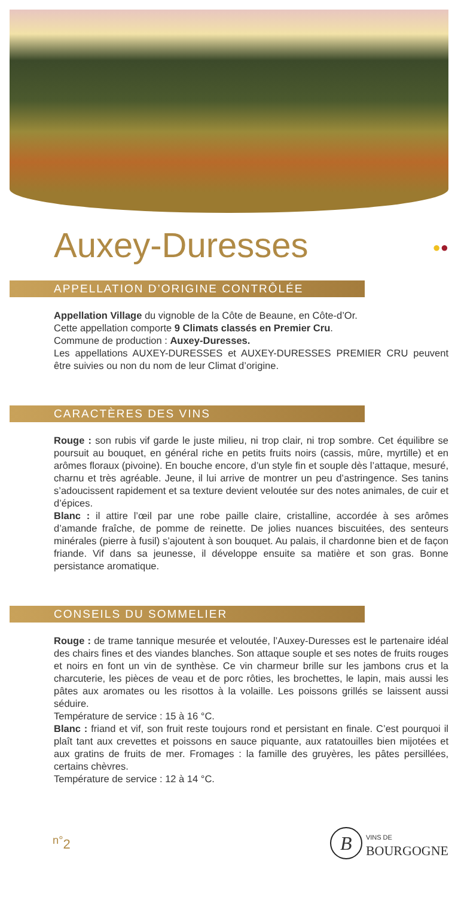Auxey-Duresses ●●
APPELLATION D’ORIGINE CONTRÔLÉE
Appellation Village du vignoble de la Côte de Beaune, en Côte-d’Or.
Cette appellation comporte 9 Climats classés en Premier Cru.
Commune de production : Auxey-Duresses.
Les appellations AUXEY-DURESSES et AUXEY-DURESSES PREMIER CRU peuvent être suivies ou non du nom de leur Climat d’origine.
CARACTÈRES DES VINS
Rouge : son rubis vif garde le juste milieu, ni trop clair, ni trop sombre. Cet équilibre se poursuit au bouquet, en général riche en petits fruits noirs (cassis, mûre, myrtille) et en arômes floraux (pivoine). En bouche encore, d’un style fin et souple dès l’attaque, mesuré, charnu et très agréable. Jeune, il lui arrive de montrer un peu d’astringence. Ses tanins s’adoucissent rapidement et sa texture devient veloutée sur des notes animales, de cuir et d’épices.
Blanc : il attire l’œil par une robe paille claire, cristalline, accordée à ses arômes d’amande fraîche, de pomme de reinette. De jolies nuances biscuitées, des senteurs minérales (pierre à fusil) s’ajoutent à son bouquet. Au palais, il chardonne bien et de façon friande. Vif dans sa jeunesse, il développe ensuite sa matière et son gras. Bonne persistance aromatique.
CONSEILS DU SOMMELIER
Rouge : de trame tannique mesurée et veloutée, l’Auxey-Duresses est le partenaire idéal des chairs fines et des viandes blanches. Son attaque souple et ses notes de fruits rouges et noirs en font un vin de synthèse. Ce vin charmeur brille sur les jambons crus et la charcuterie, les pièces de veau et de porc rôties, les brochettes, le lapin, mais aussi les pâtes aux aromates ou les risottos à la volaille. Les poissons grillés se laissent aussi séduire.
Température de service : 15 à 16 °C.
Blanc : friand et vif, son fruit reste toujours rond et persistant en finale. C’est pourquoi il plaît tant aux crevettes et poissons en sauce piquante, aux ratatouilles bien mijotées et aux gratins de fruits de mer. Fromages : la famille des gruyères, les pâtes persillées, certains chèvres.
Température de service : 12 à 14 °C.
<sup>n°</sup>2 B VINS DE
BOURGOGNE